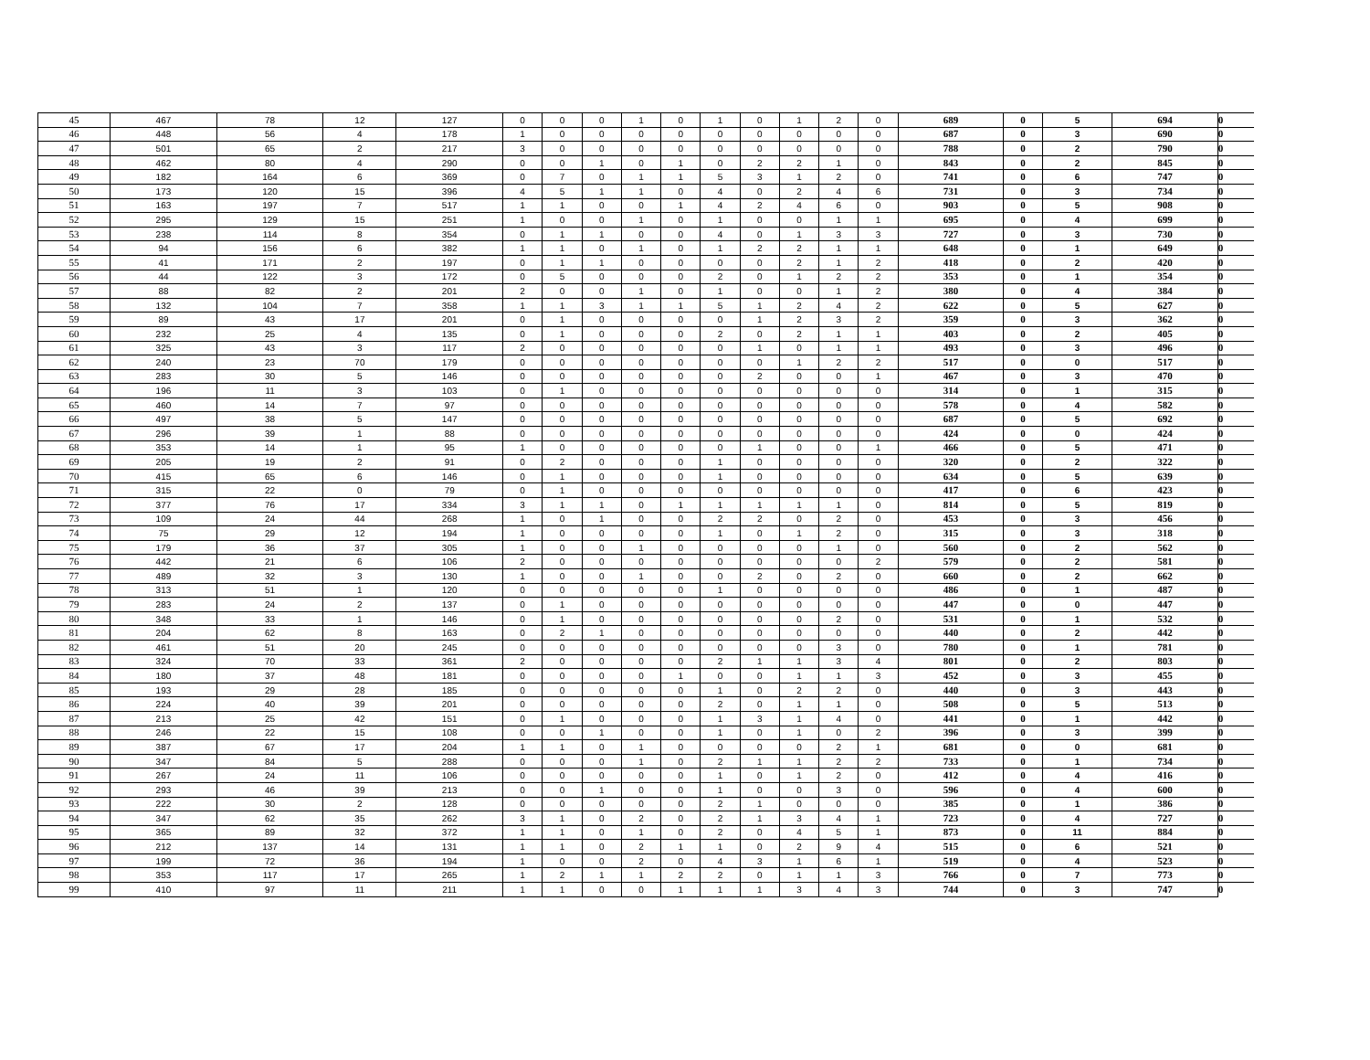| 45 | 467 | 78 | 12 | 127 | 0 | 0 | 0 | 1 | 0 | 1 | 0 | 1 | 2 | 0 | 689 | 0 | 5 | 694 | 0 |
| 46 | 448 | 56 | 4 | 178 | 1 | 0 | 0 | 0 | 0 | 0 | 0 | 0 | 0 | 0 | 687 | 0 | 3 | 690 | 0 |
| 47 | 501 | 65 | 2 | 217 | 3 | 0 | 0 | 0 | 0 | 0 | 0 | 0 | 0 | 0 | 788 | 0 | 2 | 790 | 0 |
| 48 | 462 | 80 | 4 | 290 | 0 | 0 | 1 | 0 | 1 | 0 | 2 | 2 | 1 | 0 | 843 | 0 | 2 | 845 | 0 |
| 49 | 182 | 164 | 6 | 369 | 0 | 7 | 0 | 1 | 1 | 5 | 3 | 1 | 2 | 0 | 741 | 0 | 6 | 747 | 0 |
| 50 | 173 | 120 | 15 | 396 | 4 | 5 | 1 | 1 | 0 | 4 | 0 | 2 | 4 | 6 | 731 | 0 | 3 | 734 | 0 |
| 51 | 163 | 197 | 7 | 517 | 1 | 1 | 0 | 0 | 1 | 4 | 2 | 4 | 6 | 0 | 903 | 0 | 5 | 908 | 0 |
| 52 | 295 | 129 | 15 | 251 | 1 | 0 | 0 | 1 | 0 | 1 | 0 | 0 | 1 | 1 | 695 | 0 | 4 | 699 | 0 |
| 53 | 238 | 114 | 8 | 354 | 0 | 1 | 1 | 0 | 0 | 4 | 0 | 1 | 3 | 3 | 727 | 0 | 3 | 730 | 0 |
| 54 | 94 | 156 | 6 | 382 | 1 | 1 | 0 | 1 | 0 | 1 | 2 | 2 | 1 | 1 | 648 | 0 | 1 | 649 | 0 |
| 55 | 41 | 171 | 2 | 197 | 0 | 1 | 1 | 0 | 0 | 0 | 0 | 2 | 1 | 2 | 418 | 0 | 2 | 420 | 0 |
| 56 | 44 | 122 | 3 | 172 | 0 | 5 | 0 | 0 | 0 | 2 | 0 | 1 | 2 | 2 | 353 | 0 | 1 | 354 | 0 |
| 57 | 88 | 82 | 2 | 201 | 2 | 0 | 0 | 1 | 0 | 1 | 0 | 0 | 1 | 2 | 380 | 0 | 4 | 384 | 0 |
| 58 | 132 | 104 | 7 | 358 | 1 | 1 | 3 | 1 | 1 | 5 | 1 | 2 | 4 | 2 | 622 | 0 | 5 | 627 | 0 |
| 59 | 89 | 43 | 17 | 201 | 0 | 1 | 0 | 0 | 0 | 0 | 1 | 2 | 3 | 2 | 359 | 0 | 3 | 362 | 0 |
| 60 | 232 | 25 | 4 | 135 | 0 | 1 | 0 | 0 | 0 | 2 | 0 | 2 | 1 | 1 | 403 | 0 | 2 | 405 | 0 |
| 61 | 325 | 43 | 3 | 117 | 2 | 0 | 0 | 0 | 0 | 0 | 1 | 0 | 1 | 1 | 493 | 0 | 3 | 496 | 0 |
| 62 | 240 | 23 | 70 | 179 | 0 | 0 | 0 | 0 | 0 | 0 | 0 | 1 | 2 | 2 | 517 | 0 | 0 | 517 | 0 |
| 63 | 283 | 30 | 5 | 146 | 0 | 0 | 0 | 0 | 0 | 0 | 2 | 0 | 0 | 1 | 467 | 0 | 3 | 470 | 0 |
| 64 | 196 | 11 | 3 | 103 | 0 | 1 | 0 | 0 | 0 | 0 | 0 | 0 | 0 | 0 | 314 | 0 | 1 | 315 | 0 |
| 65 | 460 | 14 | 7 | 97 | 0 | 0 | 0 | 0 | 0 | 0 | 0 | 0 | 0 | 0 | 578 | 0 | 4 | 582 | 0 |
| 66 | 497 | 38 | 5 | 147 | 0 | 0 | 0 | 0 | 0 | 0 | 0 | 0 | 0 | 0 | 687 | 0 | 5 | 692 | 0 |
| 67 | 296 | 39 | 1 | 88 | 0 | 0 | 0 | 0 | 0 | 0 | 0 | 0 | 0 | 0 | 424 | 0 | 0 | 424 | 0 |
| 68 | 353 | 14 | 1 | 95 | 1 | 0 | 0 | 0 | 0 | 0 | 1 | 0 | 0 | 1 | 466 | 0 | 5 | 471 | 0 |
| 69 | 205 | 19 | 2 | 91 | 0 | 2 | 0 | 0 | 0 | 1 | 0 | 0 | 0 | 0 | 320 | 0 | 2 | 322 | 0 |
| 70 | 415 | 65 | 6 | 146 | 0 | 1 | 0 | 0 | 0 | 1 | 0 | 0 | 0 | 0 | 634 | 0 | 5 | 639 | 0 |
| 71 | 315 | 22 | 0 | 79 | 0 | 1 | 0 | 0 | 0 | 0 | 0 | 0 | 0 | 0 | 417 | 0 | 6 | 423 | 0 |
| 72 | 377 | 76 | 17 | 334 | 3 | 1 | 1 | 0 | 1 | 1 | 1 | 1 | 1 | 0 | 814 | 0 | 5 | 819 | 0 |
| 73 | 109 | 24 | 44 | 268 | 1 | 0 | 1 | 0 | 0 | 2 | 2 | 0 | 2 | 0 | 453 | 0 | 3 | 456 | 0 |
| 74 | 75 | 29 | 12 | 194 | 1 | 0 | 0 | 0 | 0 | 1 | 0 | 1 | 2 | 0 | 315 | 0 | 3 | 318 | 0 |
| 75 | 179 | 36 | 37 | 305 | 1 | 0 | 0 | 1 | 0 | 0 | 0 | 0 | 1 | 0 | 560 | 0 | 2 | 562 | 0 |
| 76 | 442 | 21 | 6 | 106 | 2 | 0 | 0 | 0 | 0 | 0 | 0 | 0 | 0 | 2 | 579 | 0 | 2 | 581 | 0 |
| 77 | 489 | 32 | 3 | 130 | 1 | 0 | 0 | 1 | 0 | 0 | 2 | 0 | 2 | 0 | 660 | 0 | 2 | 662 | 0 |
| 78 | 313 | 51 | 1 | 120 | 0 | 0 | 0 | 0 | 0 | 1 | 0 | 0 | 0 | 0 | 486 | 0 | 1 | 487 | 0 |
| 79 | 283 | 24 | 2 | 137 | 0 | 1 | 0 | 0 | 0 | 0 | 0 | 0 | 0 | 0 | 447 | 0 | 0 | 447 | 0 |
| 80 | 348 | 33 | 1 | 146 | 0 | 1 | 0 | 0 | 0 | 0 | 0 | 0 | 2 | 0 | 531 | 0 | 1 | 532 | 0 |
| 81 | 204 | 62 | 8 | 163 | 0 | 2 | 1 | 0 | 0 | 0 | 0 | 0 | 0 | 0 | 440 | 0 | 2 | 442 | 0 |
| 82 | 461 | 51 | 20 | 245 | 0 | 0 | 0 | 0 | 0 | 0 | 0 | 0 | 3 | 0 | 780 | 0 | 1 | 781 | 0 |
| 83 | 324 | 70 | 33 | 361 | 2 | 0 | 0 | 0 | 0 | 2 | 1 | 1 | 3 | 4 | 801 | 0 | 2 | 803 | 0 |
| 84 | 180 | 37 | 48 | 181 | 0 | 0 | 0 | 0 | 1 | 0 | 0 | 1 | 1 | 3 | 452 | 0 | 3 | 455 | 0 |
| 85 | 193 | 29 | 28 | 185 | 0 | 0 | 0 | 0 | 0 | 1 | 0 | 2 | 2 | 0 | 440 | 0 | 3 | 443 | 0 |
| 86 | 224 | 40 | 39 | 201 | 0 | 0 | 0 | 0 | 0 | 2 | 0 | 1 | 1 | 0 | 508 | 0 | 5 | 513 | 0 |
| 87 | 213 | 25 | 42 | 151 | 0 | 1 | 0 | 0 | 0 | 1 | 3 | 1 | 4 | 0 | 441 | 0 | 1 | 442 | 0 |
| 88 | 246 | 22 | 15 | 108 | 0 | 0 | 1 | 0 | 0 | 1 | 0 | 1 | 0 | 2 | 396 | 0 | 3 | 399 | 0 |
| 89 | 387 | 67 | 17 | 204 | 1 | 1 | 0 | 1 | 0 | 0 | 0 | 0 | 2 | 1 | 681 | 0 | 0 | 681 | 0 |
| 90 | 347 | 84 | 5 | 288 | 0 | 0 | 0 | 1 | 0 | 2 | 1 | 1 | 2 | 2 | 733 | 0 | 1 | 734 | 0 |
| 91 | 267 | 24 | 11 | 106 | 0 | 0 | 0 | 0 | 0 | 1 | 0 | 1 | 2 | 0 | 412 | 0 | 4 | 416 | 0 |
| 92 | 293 | 46 | 39 | 213 | 0 | 0 | 1 | 0 | 0 | 1 | 0 | 0 | 3 | 0 | 596 | 0 | 4 | 600 | 0 |
| 93 | 222 | 30 | 2 | 128 | 0 | 0 | 0 | 0 | 0 | 2 | 1 | 0 | 0 | 0 | 385 | 0 | 1 | 386 | 0 |
| 94 | 347 | 62 | 35 | 262 | 3 | 1 | 0 | 2 | 0 | 2 | 1 | 3 | 4 | 1 | 723 | 0 | 4 | 727 | 0 |
| 95 | 365 | 89 | 32 | 372 | 1 | 1 | 0 | 1 | 0 | 2 | 0 | 4 | 5 | 1 | 873 | 0 | 11 | 884 | 0 |
| 96 | 212 | 137 | 14 | 131 | 1 | 1 | 0 | 2 | 1 | 1 | 0 | 2 | 9 | 4 | 515 | 0 | 6 | 521 | 0 |
| 97 | 199 | 72 | 36 | 194 | 1 | 0 | 0 | 2 | 0 | 4 | 3 | 1 | 6 | 1 | 519 | 0 | 4 | 523 | 0 |
| 98 | 353 | 117 | 17 | 265 | 1 | 2 | 1 | 1 | 2 | 2 | 0 | 1 | 1 | 3 | 766 | 0 | 7 | 773 | 0 |
| 99 | 410 | 97 | 11 | 211 | 1 | 1 | 0 | 0 | 1 | 1 | 1 | 3 | 4 | 3 | 744 | 0 | 3 | 747 | 0 |